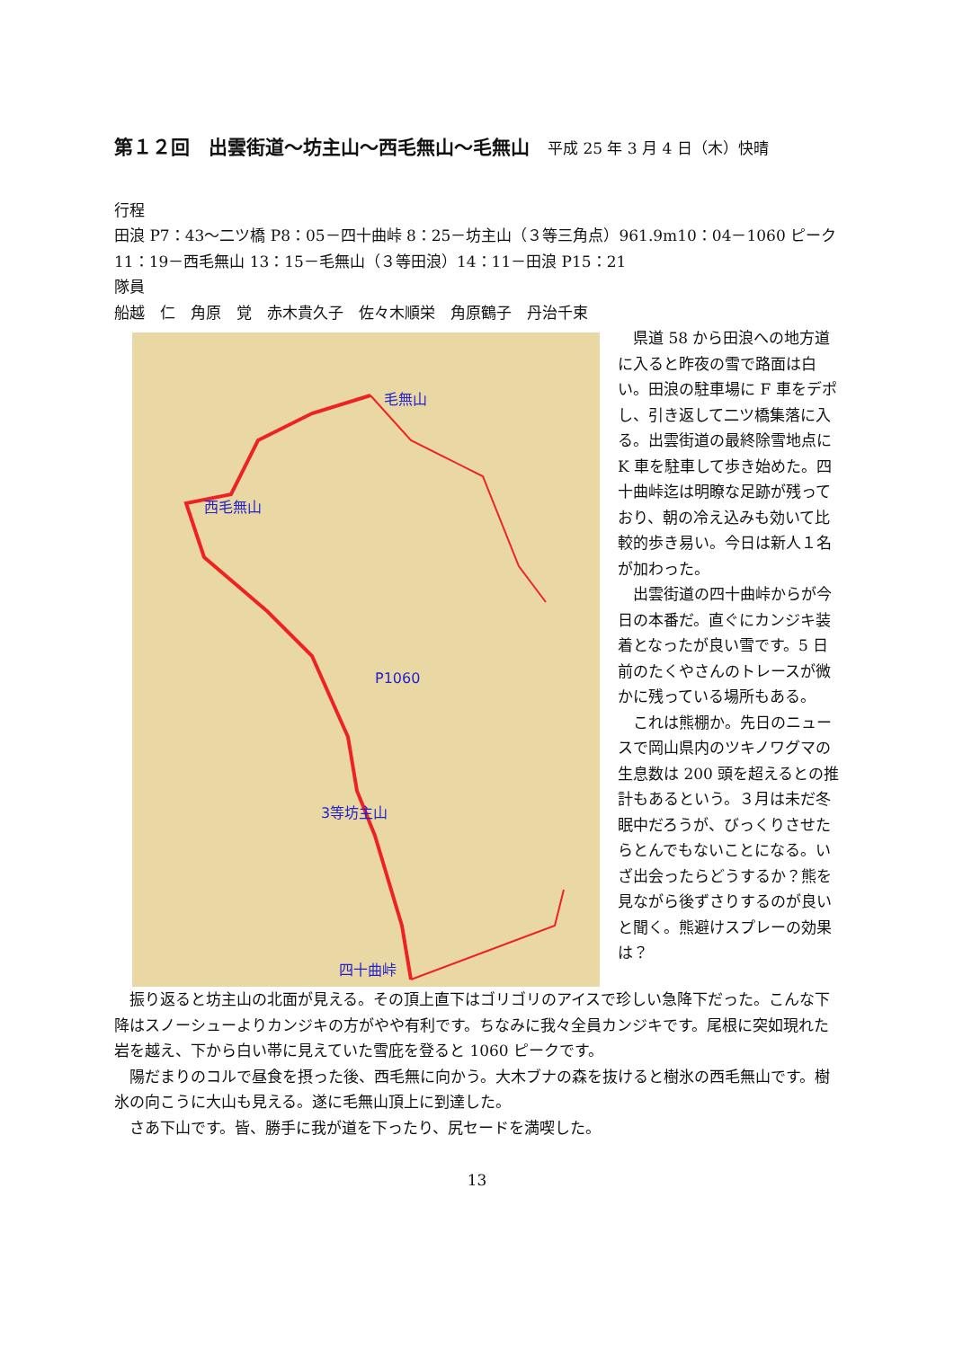第１２回　出雲街道～坊主山～西毛無山～毛無山 平成 25 年 3 月 4 日（木）快晴
行程
田浪 P7：43～二ツ橋 P8：05－四十曲峠 8：25－坊主山（３等三角点）961.9m10：04－1060 ピーク 11：19－西毛無山 13：15－毛無山（３等田浪）14：11－田浪 P15：21
隊員
船越　仁　角原　覚　赤木貴久子　佐々木順栄　角原鶴子　丹治千束
毛無山
西毛無山
P1060
3等坊主山
四十曲峠
県道 58 から田浪への地方道に入ると昨夜の雪で路面は白い。田浪の駐車場に F 車をデポし、引き返して二ツ橋集落に入る。出雲街道の最終除雪地点に K 車を駐車して歩き始めた。四十曲峠迄は明瞭な足跡が残っており、朝の冷え込みも効いて比較的歩き易い。今日は新人１名が加わった。
出雲街道の四十曲峠からが今日の本番だ。直ぐにカンジキ装着となったが良い雪です。5 日前のたくやさんのトレースが微かに残っている場所もある。
これは熊棚か。先日のニュースで岡山県内のツキノワグマの生息数は 200 頭を超えるとの推計もあるという。３月は未だ冬眠中だろうが、びっくりさせたらとんでもないことになる。いざ出会ったらどうするか？熊を見ながら後ずさりするのが良いと聞く。熊避けスプレーの効果は？
振り返ると坊主山の北面が見える。その頂上直下はゴリゴリのアイスで珍しい急降下だった。こんな下降はスノーシューよりカンジキの方がやや有利です。ちなみに我々全員カンジキです。尾根に突如現れた岩を越え、下から白い帯に見えていた雪庇を登ると 1060 ピークです。
陽だまりのコルで昼食を摂った後、西毛無に向かう。大木ブナの森を抜けると樹氷の西毛無山です。樹氷の向こうに大山も見える。遂に毛無山頂上に到達した。
さあ下山です。皆、勝手に我が道を下ったり、尻セードを満喫した。
13